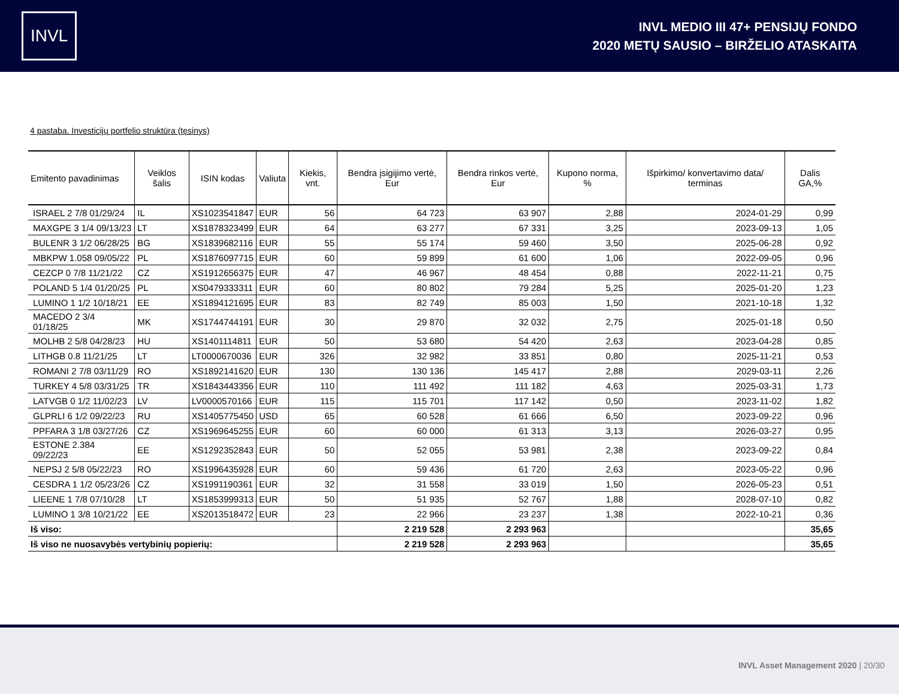INVL
INVL MEDIO III 47+ PENSIJŲ FONDO
2020 METŲ SAUSIO – BIRŽELIO ATASKAITA
4 pastaba. Investicijų portfelio struktūra (tęsinys)
| Emitento pavadinimas | Veiklos šalis | ISIN kodas | Valiuta | Kiekis, vnt. | Bendra įsigijimo vertė, Eur | Bendra rinkos vertė, Eur | Kupono norma, % | Išpirkimo/ konvertavimo data/ terminas | Dalis GA,% |
| --- | --- | --- | --- | --- | --- | --- | --- | --- | --- |
| ISRAEL 2 7/8 01/29/24 | IL | XS1023541847 | EUR | 56 | 64 723 | 63 907 | 2,88 | 2024-01-29 | 0,99 |
| MAXGPE 3 1/4 09/13/23 | LT | XS1878323499 | EUR | 64 | 63 277 | 67 331 | 3,25 | 2023-09-13 | 1,05 |
| BULENR 3 1/2 06/28/25 | BG | XS1839682116 | EUR | 55 | 55 174 | 59 460 | 3,50 | 2025-06-28 | 0,92 |
| MBKPW 1.058 09/05/22 | PL | XS1876097715 | EUR | 60 | 59 899 | 61 600 | 1,06 | 2022-09-05 | 0,96 |
| CEZCP 0 7/8 11/21/22 | CZ | XS1912656375 | EUR | 47 | 46 967 | 48 454 | 0,88 | 2022-11-21 | 0,75 |
| POLAND 5 1/4 01/20/25 | PL | XS0479333311 | EUR | 60 | 80 802 | 79 284 | 5,25 | 2025-01-20 | 1,23 |
| LUMINO 1 1/2 10/18/21 | EE | XS1894121695 | EUR | 83 | 82 749 | 85 003 | 1,50 | 2021-10-18 | 1,32 |
| MACEDO 2 3/4 01/18/25 | MK | XS1744744191 | EUR | 30 | 29 870 | 32 032 | 2,75 | 2025-01-18 | 0,50 |
| MOLHB 2 5/8 04/28/23 | HU | XS1401114811 | EUR | 50 | 53 680 | 54 420 | 2,63 | 2023-04-28 | 0,85 |
| LITHGB 0.8 11/21/25 | LT | LT0000670036 | EUR | 326 | 32 982 | 33 851 | 0,80 | 2025-11-21 | 0,53 |
| ROMANI 2 7/8 03/11/29 | RO | XS1892141620 | EUR | 130 | 130 136 | 145 417 | 2,88 | 2029-03-11 | 2,26 |
| TURKEY 4 5/8 03/31/25 | TR | XS1843443356 | EUR | 110 | 111 492 | 111 182 | 4,63 | 2025-03-31 | 1,73 |
| LATVGB 0 1/2 11/02/23 | LV | LV0000570166 | EUR | 115 | 115 701 | 117 142 | 0,50 | 2023-11-02 | 1,82 |
| GLPRLI 6 1/2 09/22/23 | RU | XS1405775450 | USD | 65 | 60 528 | 61 666 | 6,50 | 2023-09-22 | 0,96 |
| PPFARA 3 1/8 03/27/26 | CZ | XS1969645255 | EUR | 60 | 60 000 | 61 313 | 3,13 | 2026-03-27 | 0,95 |
| ESTONE 2.384 09/22/23 | EE | XS1292352843 | EUR | 50 | 52 055 | 53 981 | 2,38 | 2023-09-22 | 0,84 |
| NEPSJ 2 5/8 05/22/23 | RO | XS1996435928 | EUR | 60 | 59 436 | 61 720 | 2,63 | 2023-05-22 | 0,96 |
| CESDRA 1 1/2 05/23/26 | CZ | XS1991190361 | EUR | 32 | 31 558 | 33 019 | 1,50 | 2026-05-23 | 0,51 |
| LIEENE 1 7/8 07/10/28 | LT | XS1853999313 | EUR | 50 | 51 935 | 52 767 | 1,88 | 2028-07-10 | 0,82 |
| LUMINO 1 3/8 10/21/22 | EE | XS2013518472 | EUR | 23 | 22 966 | 23 237 | 1,38 | 2022-10-21 | 0,36 |
| Iš viso: | | | | | 2 219 528 | 2 293 963 | | | 35,65 |
| Iš viso ne nuosavybės vertybinių popierių: | | | | | 2 219 528 | 2 293 963 | | | 35,65 |
INVL Asset Management 2020 | 20/30